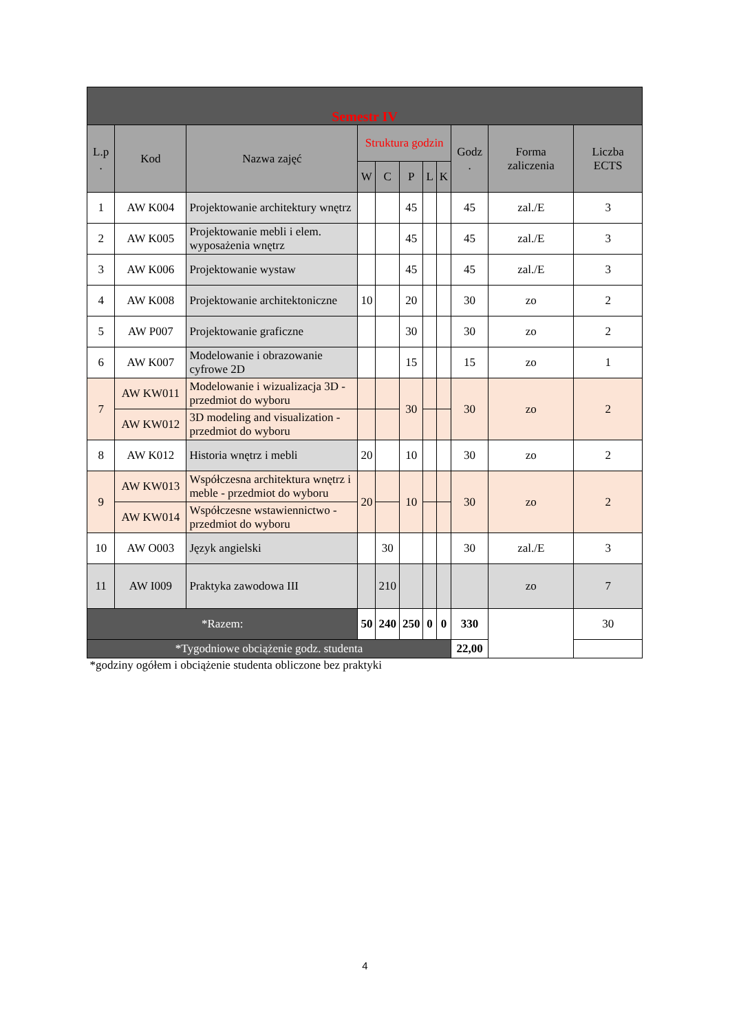| Semestr IV | | | | | | | | | | |
| --- | --- | --- | --- | --- | --- | --- | --- | --- | --- | --- |
| L.p . | Kod | Nazwa zajęć | Struktura godzin | | | | | Godz . | Forma zaliczenia | Liczba ECTS |
| | | | W | C | P | L | K | | | |
| 1 | AW K004 | Projektowanie architektury wnętrz | | | 45 | | | 45 | zal./E | 3 |
| 2 | AW K005 | Projektowanie mebli i elem. wyposażenia wnętrz | | | 45 | | | 45 | zal./E | 3 |
| 3 | AW K006 | Projektowanie wystaw | | | 45 | | | 45 | zal./E | 3 |
| 4 | AW K008 | Projektowanie architektoniczne | 10 | | 20 | | | 30 | zo | 2 |
| 5 | AW P007 | Projektowanie graficzne | | | 30 | | | 30 | zo | 2 |
| 6 | AW K007 | Modelowanie i obrazowanie cyfrowe 2D | | | 15 | | | 15 | zo | 1 |
| 7 | AW KW011 | Modelowanie i wizualizacja 3D - przedmiot do wyboru | | | 30 | | | 30 | zo | 2 |
| | AW KW012 | 3D modeling and visualization - przedmiot do wyboru | | | | | | | | |
| 8 | AW K012 | Historia wnętrz i mebli | 20 | | 10 | | | 30 | zo | 2 |
| 9 | AW KW013 | Współczesna architektura wnętrz i meble - przedmiot do wyboru | 20 | | 10 | | | 30 | zo | 2 |
| | AW KW014 | Współczesne wstawiennictwo - przedmiot do wyboru | | | | | | | | |
| 10 | AW O003 | Język angielski | | 30 | | | | 30 | zal./E | 3 |
| 11 | AW I009 | Praktyka zawodowa III | | 210 | | | | | zo | 7 |
| *Razem: | | | 50 | 240 | 250 | 0 | 0 | 330 | | 30 |
| *Tygodniowe obciążenie godz. studenta | | | | | | | | 22,00 | | |
| *godziny ogółem i obciążenie studenta obliczone bez praktyki | | | | | | | | | | |
4